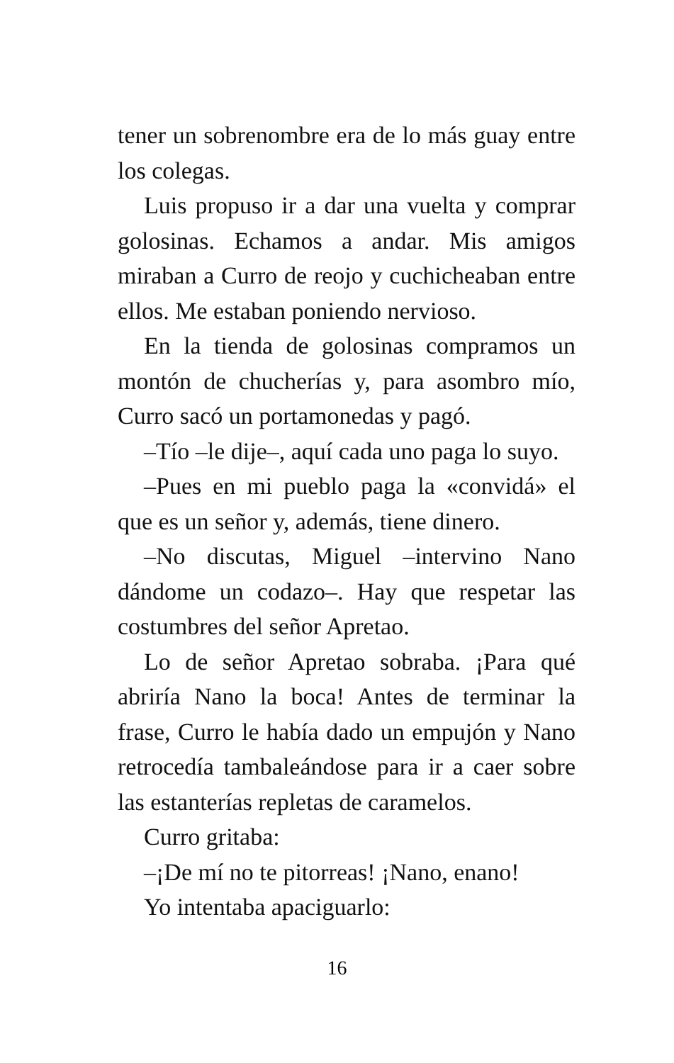tener un sobrenombre era de lo más guay entre los colegas.
Luis propuso ir a dar una vuelta y comprar golosinas. Echamos a andar. Mis amigos miraban a Curro de reojo y cuchicheaban entre ellos. Me estaban poniendo nervioso.
En la tienda de golosinas compramos un montón de chucherías y, para asombro mío, Curro sacó un portamonedas y pagó.
–Tío –le dije–, aquí cada uno paga lo suyo.
–Pues en mi pueblo paga la «convidá» el que es un señor y, además, tiene dinero.
–No discutas, Miguel –intervino Nano dándome un codazo–. Hay que respetar las costumbres del señor Apretao.
Lo de señor Apretao sobraba. ¡Para qué abriría Nano la boca! Antes de terminar la frase, Curro le había dado un empujón y Nano retrocedía tambaleándose para ir a caer sobre las estanterías repletas de caramelos.
Curro gritaba:
–¡De mí no te pitorreas! ¡Nano, enano!
Yo intentaba apaciguarlo:
16